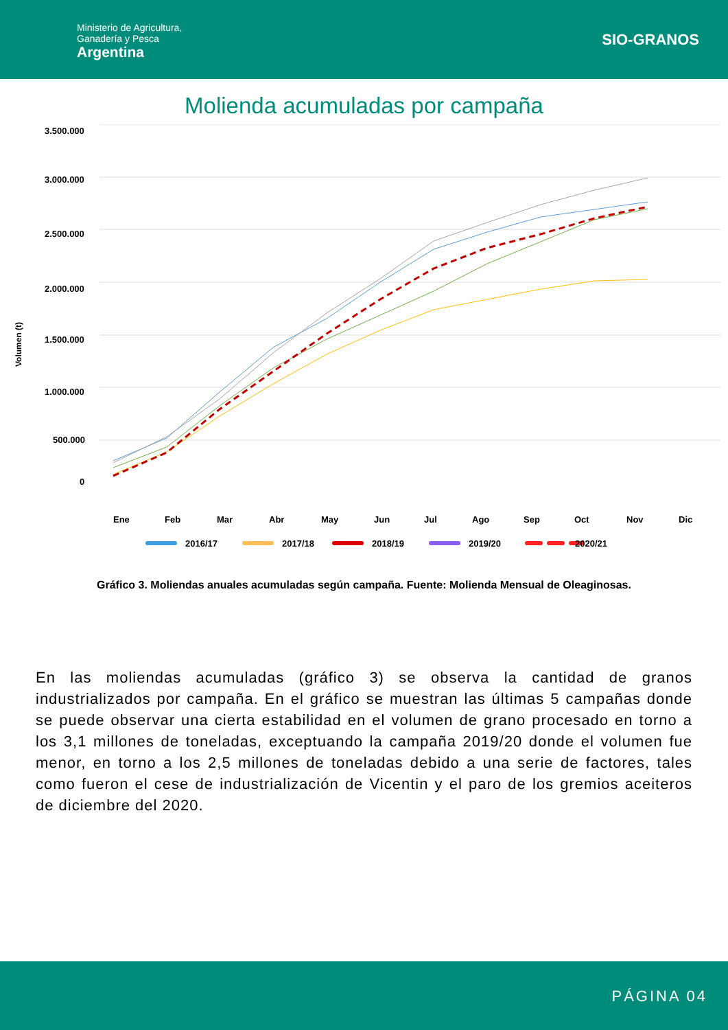Ministerio de Agricultura,
Ganadería y Pesca
Argentina
SIO-GRANOS
Molienda acumuladas por campaña
Volumen (t)
3.500.000
3.000.000
2.500.000
2.000.000
1.500.000
1.000.000
500.000
0
Ene
Feb
Mar
Abr
May
Jun
Jul
Ago
Sep
Oct
Nov
Dic
2016/17
2017/18
2018/19
2019/20
2020/21
Gráfico 3. Moliendas anuales acumuladas según campaña. Fuente: Molienda Mensual de Oleaginosas.
En las moliendas acumuladas (gráfico 3) se observa la cantidad de granos industrializados por campaña. En el gráfico se muestran las últimas 5 campañas donde se puede observar una cierta estabilidad en el volumen de grano procesado en torno a los 3,1 millones de toneladas, exceptuando la campaña 2019/20 donde el volumen fue menor, en torno a los 2,5 millones de toneladas debido a una serie de factores, tales como fueron el cese de industrialización de Vicentin y el paro de los gremios aceiteros de diciembre del 2020.
PÁGINA 04